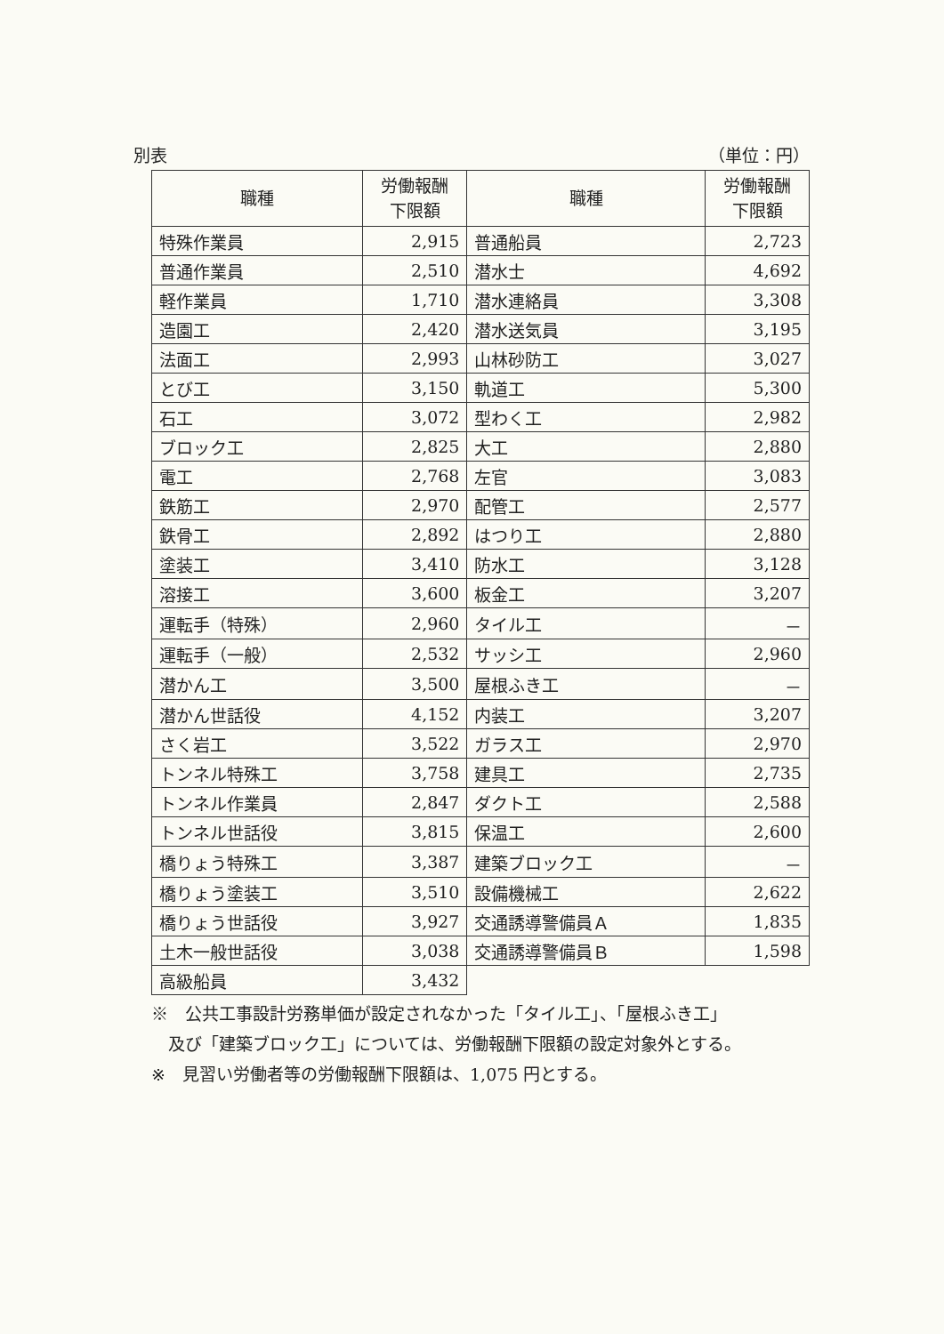別表 （単位：円）
| 職種 | 労働報酬 下限額 | 職種 | 労働報酬 下限額 |
| --- | --- | --- | --- |
| 特殊作業員 | 2,915 | 普通船員 | 2,723 |
| 普通作業員 | 2,510 | 潜水士 | 4,692 |
| 軽作業員 | 1,710 | 潜水連絡員 | 3,308 |
| 造園工 | 2,420 | 潜水送気員 | 3,195 |
| 法面工 | 2,993 | 山林砂防工 | 3,027 |
| とび工 | 3,150 | 軌道工 | 5,300 |
| 石工 | 3,072 | 型わく工 | 2,982 |
| ブロック工 | 2,825 | 大工 | 2,880 |
| 電工 | 2,768 | 左官 | 3,083 |
| 鉄筋工 | 2,970 | 配管工 | 2,577 |
| 鉄骨工 | 2,892 | はつり工 | 2,880 |
| 塗装工 | 3,410 | 防水工 | 3,128 |
| 溶接工 | 3,600 | 板金工 | 3,207 |
| 運転手（特殊） | 2,960 | タイル工 | － |
| 運転手（一般） | 2,532 | サッシ工 | 2,960 |
| 潜かん工 | 3,500 | 屋根ふき工 | － |
| 潜かん世話役 | 4,152 | 内装工 | 3,207 |
| さく岩工 | 3,522 | ガラス工 | 2,970 |
| トンネル特殊工 | 3,758 | 建具工 | 2,735 |
| トンネル作業員 | 2,847 | ダクト工 | 2,588 |
| トンネル世話役 | 3,815 | 保温工 | 2,600 |
| 橋りょう特殊工 | 3,387 | 建築ブロック工 | － |
| 橋りょう塗装工 | 3,510 | 設備機械工 | 2,622 |
| 橋りょう世話役 | 3,927 | 交通誘導警備員Ａ | 1,835 |
| 土木一般世話役 | 3,038 | 交通誘導警備員Ｂ | 1,598 |
| 高級船員 | 3,432 | | |
※　公共工事設計労務単価が設定されなかった「タイル工」、「屋根ふき工」
　及び「建築ブロック工」については、労働報酬下限額の設定対象外とする。
※　見習い労働者等の労働報酬下限額は、1,075 円とする。